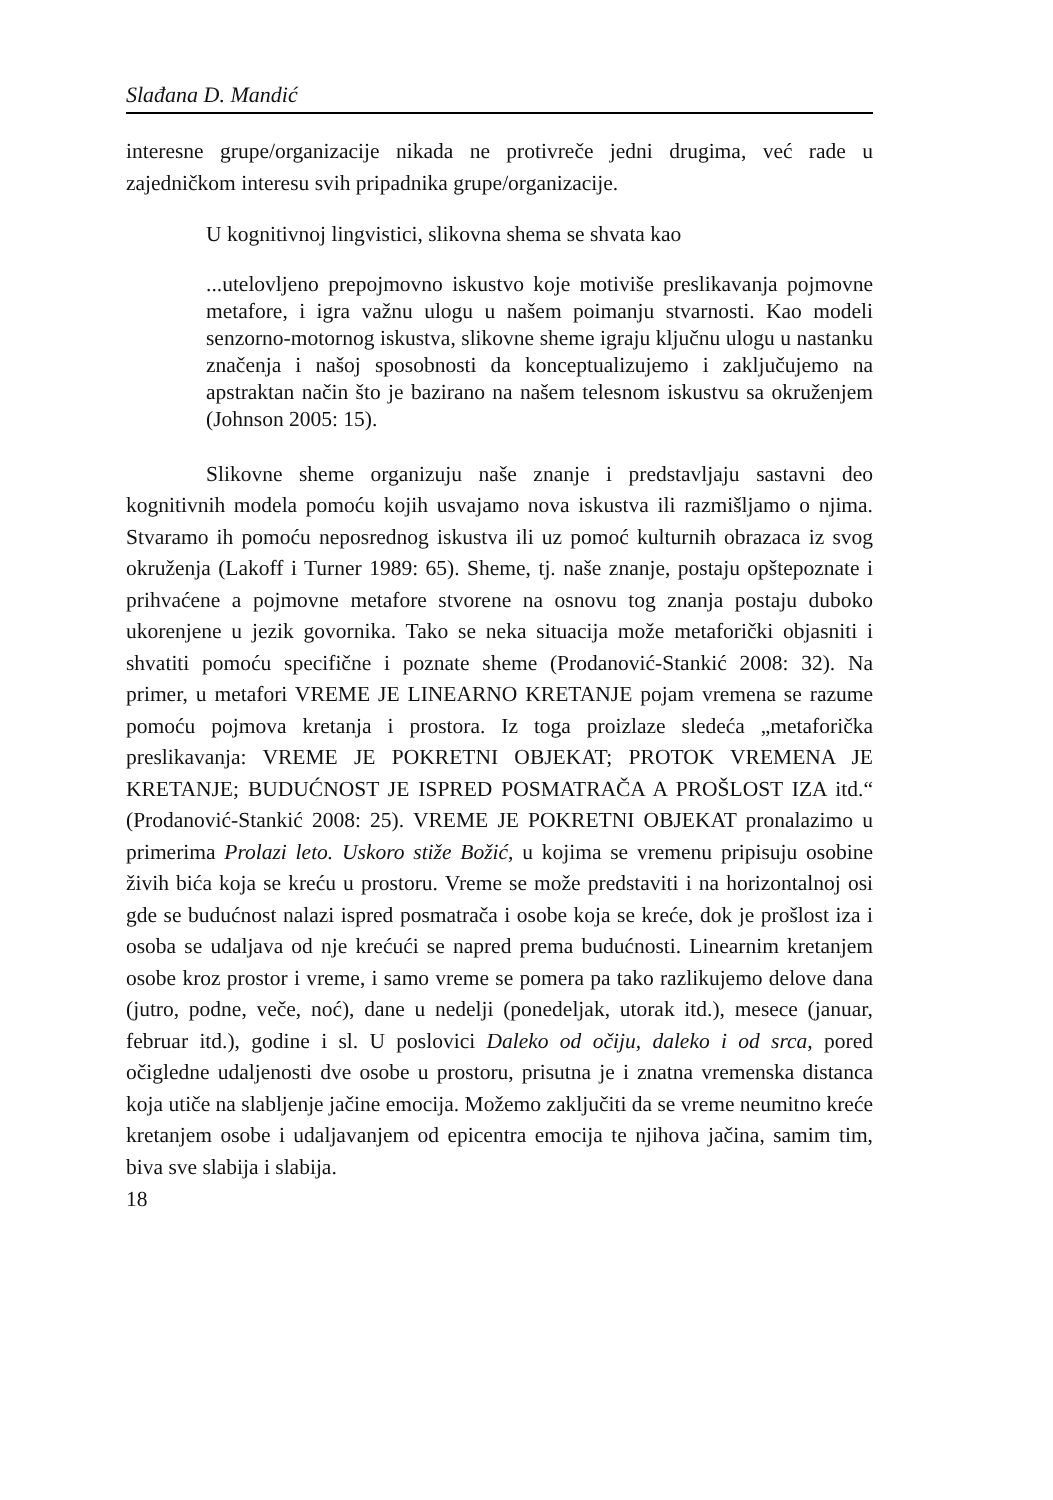Slađana D. Mandić
interesne grupe/organizacije nikada ne protivreče jedni drugima, već rade u zajedničkom interesu svih pripadnika grupe/organizacije.
U kognitivnoj lingvistici, slikovna shema se shvata kao
...utelovljeno prepojmovno iskustvo koje motiviše preslikavanja pojmovne metafore, i igra važnu ulogu u našem poimanju stvarnosti. Kao modeli senzorno-motornog iskustva, slikovne sheme igraju ključnu ulogu u nastanku značenja i našoj sposobnosti da konceptualizujemo i zaključujemo na apstraktan način što je bazirano na našem telesnom iskustvu sa okruženjem (Johnson 2005: 15).
Slikovne sheme organizuju naše znanje i predstavljaju sastavni deo kognitivnih modela pomoću kojih usvajamo nova iskustva ili razmišljamo o njima. Stvaramo ih pomoću neposrednog iskustva ili uz pomoć kulturnih obrazaca iz svog okruženja (Lakoff i Turner 1989: 65). Sheme, tj. naše znanje, postaju opštepoznate i prihvaćene a pojmovne metafore stvorene na osnovu tog znanja postaju duboko ukorenjene u jezik govornika. Tako se neka situacija može metaforički objasniti i shvatiti pomoću specifične i poznate sheme (Prodanović-Stankić 2008: 32). Na primer, u metafori VREME JE LINEARNO KRETANJE pojam vremena se razume pomoću pojmova kretanja i prostora. Iz toga proizlaze sledeća „metaforička preslikavanja: VREME JE POKRETNI OBJEKAT; PROTOK VREMENA JE KRETANJE; BUDUĆNOST JE ISPRED POSMATRAČA A PROŠLOST IZA itd.“ (Prodanović-Stankić 2008: 25). VREME JE POKRETNI OBJEKAT pronalazimo u primerima Prolazi leto. Uskoro stiže Božić, u kojima se vremenu pripisuju osobine živih bića koja se kreću u prostoru. Vreme se može predstaviti i na horizontalnoj osi gde se budućnost nalazi ispred posmatrača i osobe koja se kreće, dok je prošlost iza i osoba se udaljava od nje krećući se napred prema budućnosti. Linearnim kretanjem osobe kroz prostor i vreme, i samo vreme se pomera pa tako razlikujemo delove dana (jutro, podne, veče, noć), dane u nedelji (ponedeljak, utorak itd.), mesece (januar, februar itd.), godine i sl. U poslovici Daleko od očiju, daleko i od srca, pored očigledne udaljenosti dve osobe u prostoru, prisutna je i znatna vremenska distanca koja utiče na slabljenje jačine emocija. Možemo zaključiti da se vreme neumitno kreće kretanjem osobe i udaljavanjem od epicentra emocija te njihova jačina, samim tim, biva sve slabija i slabija.
18